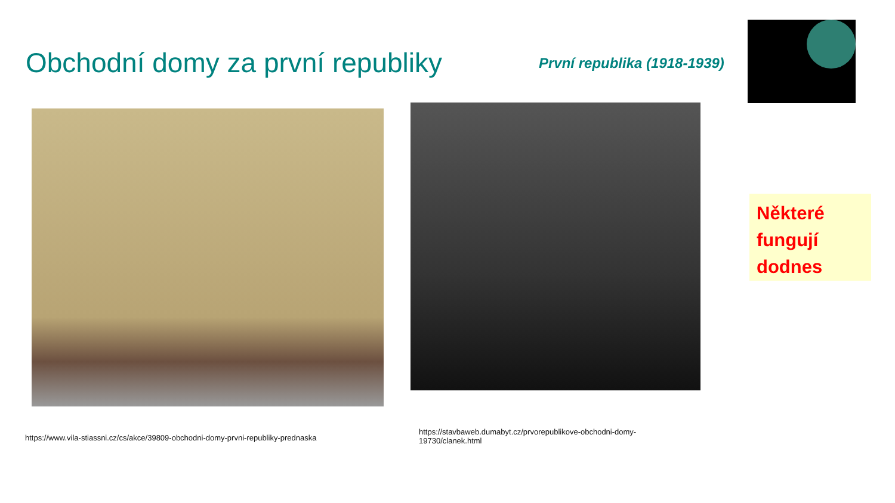Obchodní domy za první republiky
První republika (1918-1939)
Některé fungují dodnes
https://www.vila-stiassni.cz/cs/akce/39809-obchodni-domy-prvni-republiky-prednaska
https://stavbaweb.dumabyt.cz/prvorepublikove-obchodni-domy-19730/clanek.html